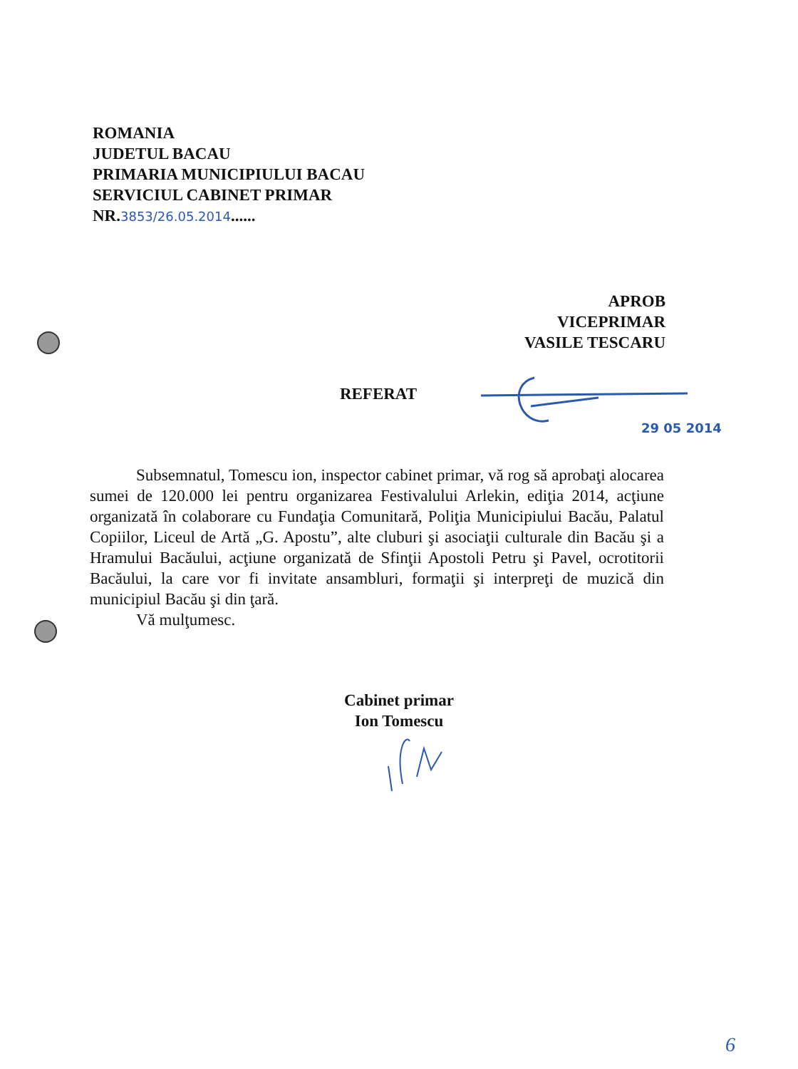ROMANIA
JUDETUL BACAU
PRIMARIA MUNICIPIULUI BACAU
SERVICIUL CABINET PRIMAR
NR.3853/26.05.2014......
APROB
VICEPRIMAR
VASILE TESCARU
REFERAT
29 05 2014
Subsemnatul, Tomescu ion, inspector cabinet primar, vă rog să aprobaţi alocarea sumei de 120.000 lei pentru organizarea Festivalului Arlekin, ediţia 2014, acţiune organizată în colaborare cu Fundaţia Comunitară, Poliţia Municipiului Bacău, Palatul Copiilor, Liceul de Artă „G. Apostu”, alte cluburi şi asociaţii culturale din Bacău şi a Hramului Bacăului, acţiune organizată de Sfinţii Apostoli Petru şi Pavel, ocrotitorii Bacăului, la care vor fi invitate ansambluri, formaţii şi interpreţi de muzică din municipiul Bacău şi din ţară.
Vă mulţumesc.
Cabinet primar
Ion Tomescu
6